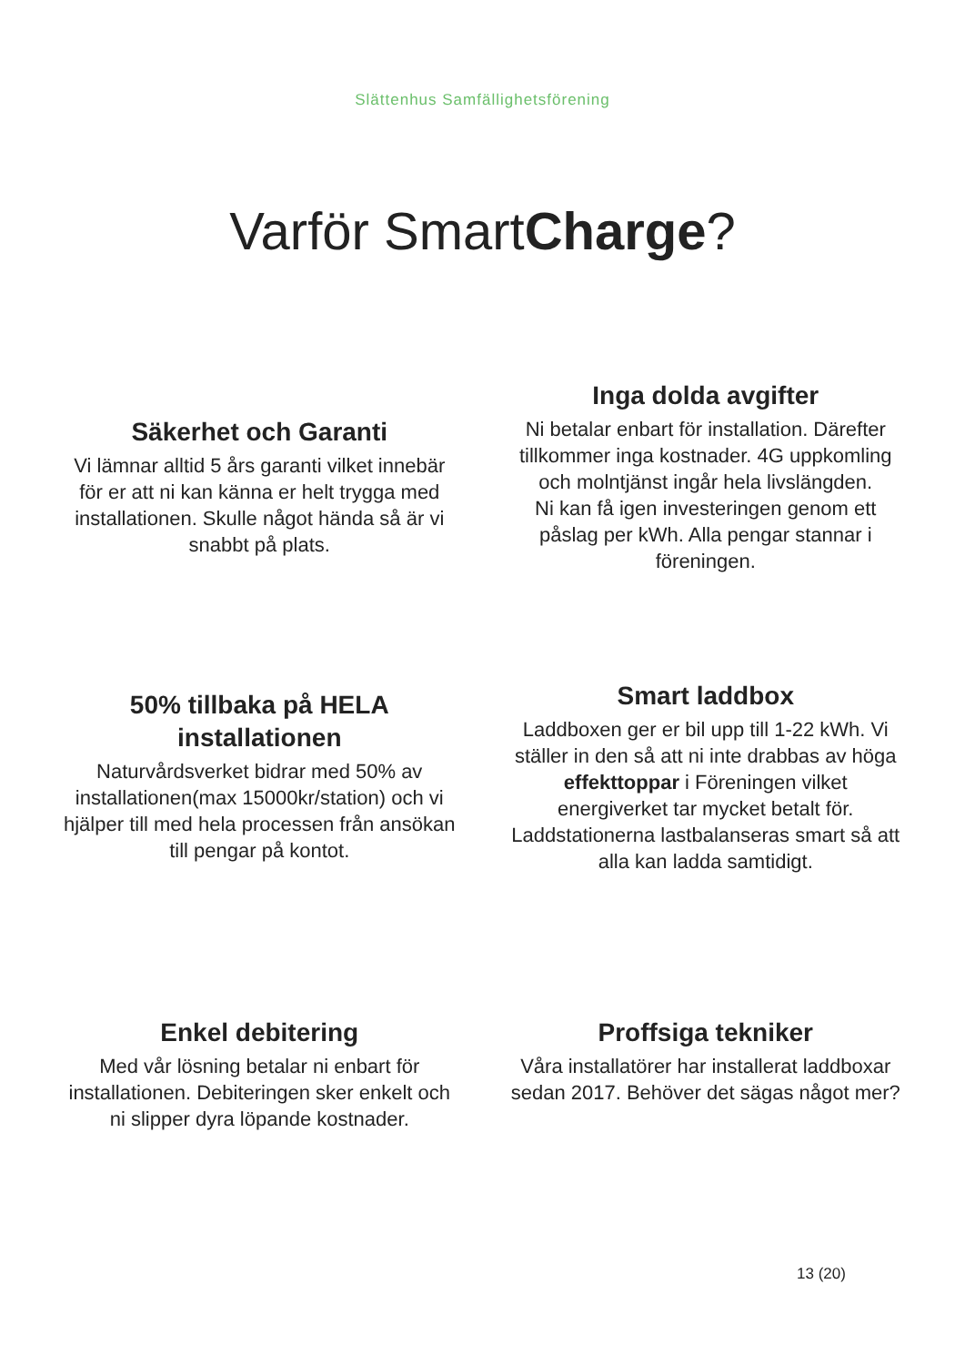Slättenhus Samfällighetsförening
Varför SmartCharge?
Säkerhet och Garanti
Vi lämnar alltid 5 års garanti vilket innebär för er att ni kan känna er helt trygga med installationen. Skulle något hända så är vi snabbt på plats.
Inga dolda avgifter
Ni betalar enbart för installation. Därefter tillkommer inga kostnader. 4G uppkomling och molntjänst ingår hela livslängden.
Ni kan få igen investeringen genom ett påslag per kWh. Alla pengar stannar i föreningen.
50% tillbaka på HELA installationen
Naturvårdsverket bidrar med 50% av installationen(max 15000kr/station) och vi hjälper till med hela processen från ansökan till pengar på kontot.
Smart laddbox
Laddboxen ger er bil upp till 1-22 kWh. Vi ställer in den så att ni inte drabbas av höga effekttoppar i Föreningen vilket energiverket tar mycket betalt för. Laddstationerna lastbalanseras smart så att alla kan ladda samtidigt.
Enkel debitering
Med vår lösning betalar ni enbart för installationen. Debiteringen sker enkelt och ni slipper dyra löpande kostnader.
Proffsiga tekniker
Våra installatörer har installerat laddboxar sedan 2017. Behöver det sägas något mer?
13 (20)